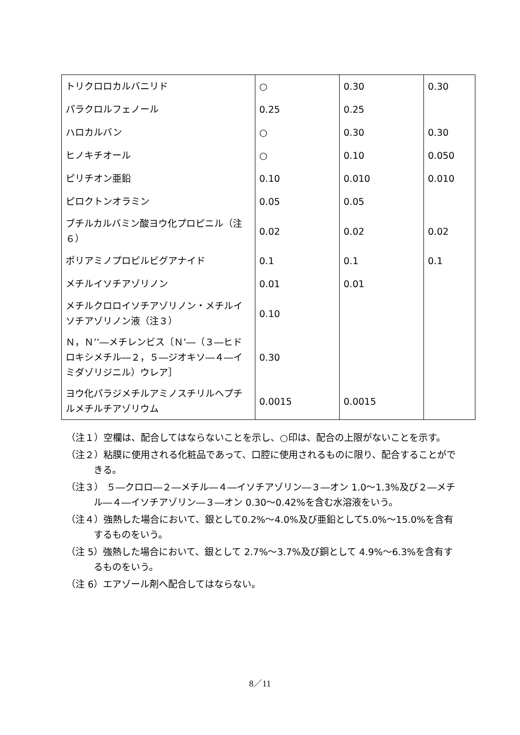| トリクロロカルバニリド | ○ | 0.30 | 0.30 |
| パラクロルフェノール | 0.25 | 0.25 | |
| ハロカルバン | ○ | 0.30 | 0.30 |
| ヒノキチオール | ○ | 0.10 | 0.050 |
| ピリチオン亜鉛 | 0.10 | 0.010 | 0.010 |
| ピロクトンオラミン | 0.05 | 0.05 | |
| ブチルカルバミン酸ヨウ化プロピニル（注６） | 0.02 | 0.02 | 0.02 |
| ポリアミノプロピルビグアナイド | 0.1 | 0.1 | 0.1 |
| メチルイソチアゾリノン | 0.01 | 0.01 | |
| メチルクロロイソチアゾリノン・メチルイソチアゾリノン液（注３） | 0.10 | | |
| Ｎ，Ｎ’’―メチレンビス〔Ｎ’―（３―ヒドロキシメチル―２，５―ジオキソ―４―イミダゾリジニル）ウレア］ | 0.30 | | |
| ヨウ化パラジメチルアミノスチリルヘプチルメチルチアゾリウム | 0.0015 | 0.0015 | |
（注１）空欄は、配合してはならないことを示し、○印は、配合の上限がないことを示す。
（注２）粘膜に使用される化粧品であって、口腔に使用されるものに限り、配合することができる。
（注３） ５―クロロ―２―メチル―４―イソチアゾリン―３―オン 1.0～1.3%及び２―メチル―４―イソチアゾリン―３―オン 0.30～0.42%を含む水溶液をいう。
（注４）強熱した場合において、銀として0.2%～4.0%及び亜鉛として5.0%～15.0%を含有するものをいう。
（注 5）強熱した場合において、銀として 2.7%～3.7%及び銅として 4.9%～6.3%を含有するものをいう。
（注 6）エアゾール剤へ配合してはならない。
8／11